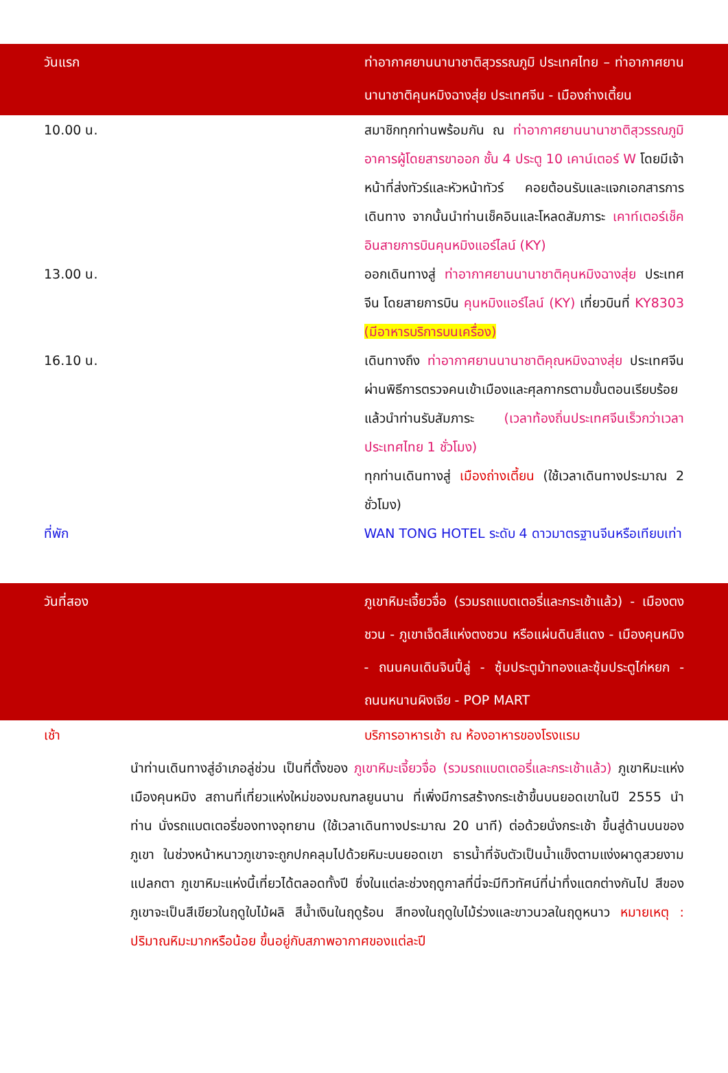วันแรก ท่าอากาศยานนานาชาติสุวรรณภูมิ ประเทศไทย – ท่าอากาศยานนานาชาติคุนหมิงฉางสุ่ย ประเทศจีน - เมืองถ่างเตี้ยน
10.00 น. สมาชิกทุกท่านพร้อมกัน ณ ท่าอากาศยานนานาชาติสุวรรณภูมิ อาคารผู้โดยสารขาออก ชั้น 4 ประตู 10 เคาน์เตอร์ W โดยมีเจ้าหน้าที่ส่งทัวร์และหัวหน้าทัวร์ คอยต้อนรับและแจกเอกสารการเดินทาง จากนั้นนำท่านเช็คอินและโหลดสัมภาระ เคาท์เตอร์เช็คอินสายการบินคุนหมิงแอร์ไลน์ (KY)
13.00 น. ออกเดินทางสู่ ท่าอากาศยานนานาชาติคุนหมิงฉางสุ่ย ประเทศจีน โดยสายการบิน คุนหมิงแอร์ไลน์ (KY) เที่ยวบินที่ KY8303 (มีอาหารบริการบนเครื่อง)
16.10 น. เดินทางถึง ท่าอากาศยานนานาชาติคุณหมิงฉางสุ่ย ประเทศจีน ผ่านพิธีการตรวจคนเข้าเมืองและศุลกากรตามขั้นตอนเรียบร้อยแล้วนำท่านรับสัมภาระ (เวลาท้องถิ่นประเทศจีนเร็วกว่าเวลาประเทศไทย 1 ชั่วโมง)
ทุกท่านเดินทางสู่ เมืองถ่างเตี้ยน (ใช้เวลาเดินทางประมาณ 2 ชั่วโมง)
ที่พัก WAN TONG HOTEL ระดับ 4 ดาวมาตรฐานจีนหรือเทียบเท่า
วันที่สอง ภูเขาหิมะเจี้ยวจื่อ (รวมรถแบตเตอรี่และกระเช้าแล้ว) - เมืองตงชวน - ภูเขาเจ็ดสีแห่งตงชวน หรือแผ่นดินสีแดง - เมืองคุนหมิง - ถนนคนเดินจินปี้ลู่ - ซุ้มประตูม้าทองและซุ้มประตูไก่หยก - ถนนหนานผิงเจีย - POP MART
เช้า บริการอาหารเช้า ณ ห้องอาหารของโรงแรม
นำท่านเดินทางสู่อำเภอลู่ช่วน เป็นที่ตั้งของ ภูเขาหิมะเจี้ยวจื่อ (รวมรถแบตเตอรี่และกระเช้าแล้ว) ภูเขาหิมะแห่งเมืองคุนหมิง สถานที่เที่ยวแห่งใหม่ของมณฑลยูนนาน ที่เพิ่งมีการสร้างกระเช้าขึ้นบนยอดเขาในปี 2555 นำท่าน นั่งรถแบตเตอรี่ของทางอุทยาน (ใช้เวลาเดินทางประมาณ 20 นาที) ต่อด้วยนั่งกระเช้า ขึ้นสู่ด้านบนของภูเขา ในช่วงหน้าหนาวภูเขาจะถูกปกคลุมไปด้วยหิมะบนยอดเขา ธารน้ำที่จับตัวเป็นน้ำแข็งตามแง่งผาดูสวยงามแปลกตา ภูเขาหิมะแห่งนี้เที่ยวได้ตลอดทั้งปี ซึ่งในแต่ละช่วงฤดูกาลที่นี่จะมีทิวทัศน์ที่น่าทึ่งแตกต่างกันไป สีของภูเขาจะเป็นสีเขียวในฤดูใบไม้ผลิ สีน้ำเงินในฤดูร้อน สีทองในฤดูใบไม้ร่วงและขาวนวลในฤดูหนาว หมายเหตุ : ปริมาณหิมะมากหรือน้อย ขึ้นอยู่กับสภาพอากาศของแต่ละปี